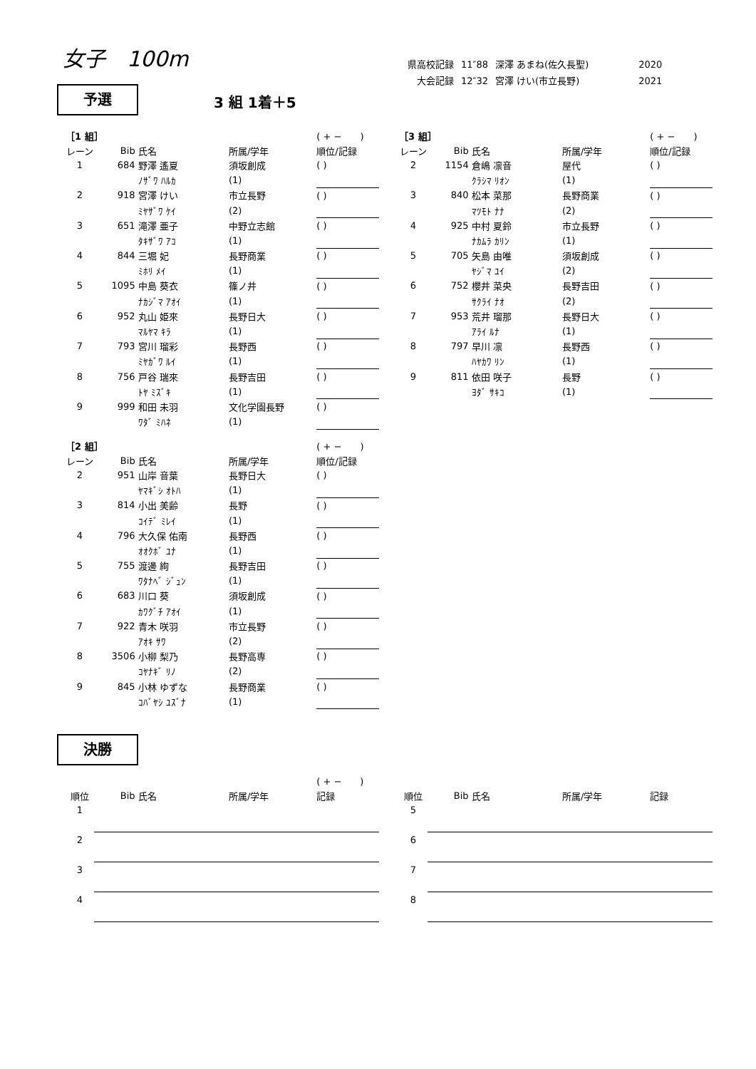女子　100m
| 県高校記録 | 11″88 | 深澤 あまね(佐久長聖) | 2020 |
| 大会記録 | 12″32 | 宮澤 けい(市立長野) | 2021 |
予選 3 組 1着＋5
| ［1 組］ | | | | ( + − ) |
| レーン | Bib | 氏名 | 所属/学年 | 順位/記録 |
| 1 | 684 | 野澤 遙夏 | 須坂創成 | ( ) |
| | | ﾉｻﾞﾜ ﾊﾙｶ | (1) | |
| 2 | 918 | 宮澤 けい | 市立長野 | ( ) |
| | | ﾐﾔｻﾞﾜ ｹｲ | (2) | |
| 3 | 651 | 滝澤 亜子 | 中野立志館 | ( ) |
| | | ﾀｷｻﾞﾜ ｱｺ | (1) | |
| 4 | 844 | 三堀 妃 | 長野商業 | ( ) |
| | | ﾐﾎﾘ ﾒｲ | (1) | |
| 5 | 1095 | 中島 葵衣 | 篠ノ井 | ( ) |
| | | ﾅｶｼﾞﾏ ｱｵｲ | (1) | |
| 6 | 952 | 丸山 姫來 | 長野日大 | ( ) |
| | | ﾏﾙﾔﾏ ｷﾗ | (1) | |
| 7 | 793 | 宮川 瑠彩 | 長野西 | ( ) |
| | | ﾐﾔｶﾞﾜ ﾙｲ | (1) | |
| 8 | 756 | 戸谷 瑞來 | 長野吉田 | ( ) |
| | | ﾄﾔ ﾐｽﾞｷ | (1) | |
| 9 | 999 | 和田 未羽 | 文化学園長野 | ( ) |
| | | ﾜﾀﾞ ﾐﾊﾈ | (1) | |
| ［3 組］ | | | | ( + − ) |
| レーン | Bib | 氏名 | 所属/学年 | 順位/記録 |
| 2 | 1154 | 倉嶋 凛音 | 屋代 | ( ) |
| | | ｸﾗｼﾏ ﾘｵﾝ | (1) | |
| 3 | 840 | 松本 菜那 | 長野商業 | ( ) |
| | | ﾏﾂﾓﾄ ﾅﾅ | (2) | |
| 4 | 925 | 中村 夏鈴 | 市立長野 | ( ) |
| | | ﾅｶﾑﾗ ｶﾘﾝ | (1) | |
| 5 | 705 | 矢島 由唯 | 須坂創成 | ( ) |
| | | ﾔｼﾞﾏ ﾕｲ | (2) | |
| 6 | 752 | 櫻井 菜央 | 長野吉田 | ( ) |
| | | ｻｸﾗｲ ﾅｵ | (2) | |
| 7 | 953 | 荒井 瑠那 | 長野日大 | ( ) |
| | | ｱﾗｲ ﾙﾅ | (1) | |
| 8 | 797 | 早川 凛 | 長野西 | ( ) |
| | | ﾊﾔｶﾜ ﾘﾝ | (1) | |
| 9 | 811 | 依田 咲子 | 長野 | ( ) |
| | | ﾖﾀﾞ ｻｷｺ | (1) | |
| ［2 組］ | | | | ( + − ) |
| レーン | Bib | 氏名 | 所属/学年 | 順位/記録 |
| 2 | 951 | 山岸 音葉 | 長野日大 | ( ) |
| | | ﾔﾏｷﾞｼ ｵﾄﾊ | (1) | |
| 3 | 814 | 小出 美齢 | 長野 | ( ) |
| | | ｺｲﾃﾞ ﾐﾚｲ | (1) | |
| 4 | 796 | 大久保 佑南 | 長野西 | ( ) |
| | | ｵｵｸﾎﾞ ﾕﾅ | (1) | |
| 5 | 755 | 渡邊 絢 | 長野吉田 | ( ) |
| | | ﾜﾀﾅﾍﾞ ｼﾞｭﾝ | (1) | |
| 6 | 683 | 川口 葵 | 須坂創成 | ( ) |
| | | ｶﾜｸﾞﾁ ｱｵｲ | (1) | |
| 7 | 922 | 青木 咲羽 | 市立長野 | ( ) |
| | | ｱｵｷ ｻﾜ | (2) | |
| 8 | 3506 | 小柳 梨乃 | 長野高専 | ( ) |
| | | ｺﾔﾅｷﾞ ﾘﾉ | (2) | |
| 9 | 845 | 小林 ゆずな | 長野商業 | ( ) |
| | | ｺﾊﾞﾔｼ ﾕｽﾞﾅ | (1) | |
決勝
| | | | | ( + − ) |
| 順位 | Bib | 氏名 | 所属/学年 | 記録 |
| 1 | | | | |
| 2 | | | | |
| 3 | | | | |
| 4 | | | | |
| 順位 | Bib | 氏名 | 所属/学年 | 記録 |
| 5 | | | | |
| 6 | | | | |
| 7 | | | | |
| 8 | | | | |